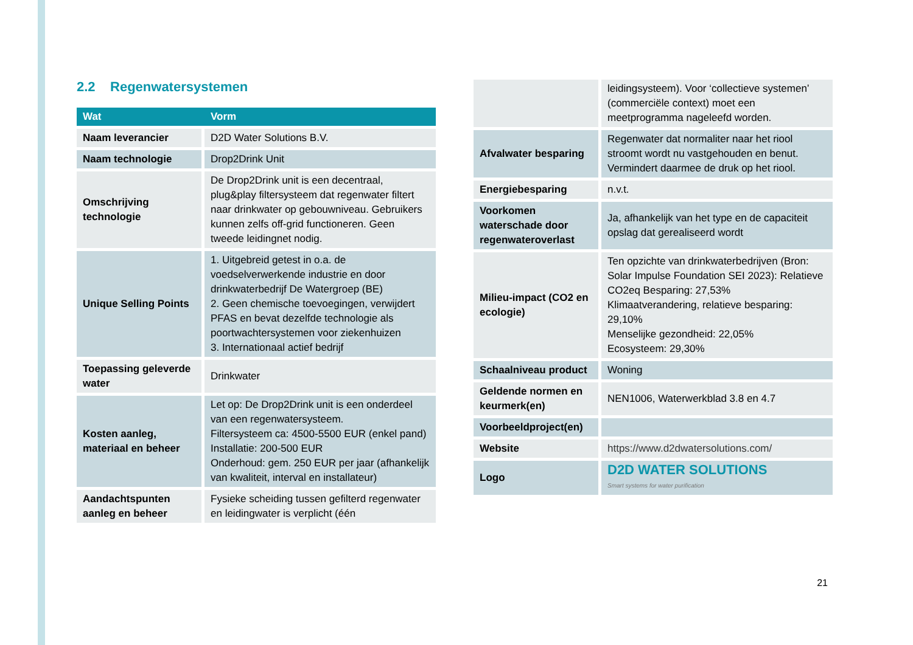2.2 Regenwatersystemen
| Wat | Vorm |
| --- | --- |
| Naam leverancier | D2D Water Solutions B.V. |
| Naam technologie | Drop2Drink Unit |
| Omschrijving technologie | De Drop2Drink unit is een decentraal, plug&play filtersysteem dat regenwater filtert naar drinkwater op gebouwniveau. Gebruikers kunnen zelfs off-grid functioneren. Geen tweede leidingnet nodig. |
| Unique Selling Points | 1. Uitgebreid getest in o.a. de voedselverwerkende industrie en door drinkwaterbedrijf De Watergroep (BE) 2. Geen chemische toevoegingen, verwijdert PFAS en bevat dezelfde technologie als poortwachtersystemen voor ziekenhuizen 3. Internationaal actief bedrijf |
| Toepassing geleverde water | Drinkwater |
| Kosten aanleg, materiaal en beheer | Let op: De Drop2Drink unit is een onderdeel van een regenwatersysteem. Filtersysteem ca: 4500-5500 EUR (enkel pand) Installatie: 200-500 EUR Onderhoud: gem. 250 EUR per jaar (afhankelijk van kwaliteit, interval en installateur) |
| Aandachtspunten aanleg en beheer | Fysieke scheiding tussen gefilterd regenwater en leidingwater is verplicht (één |
| | leidingsysteem). Voor ‘collectieve systemen’ (commerciële context) moet een meetprogramma nageleefd worden. |
| Afvalwater besparing | Regenwater dat normaliter naar het riool stroomt wordt nu vastgehouden en benut. Vermindert daarmee de druk op het riool. |
| Energiebesparing | n.v.t. |
| Voorkomen waterschade door regenwateroverlast | Ja, afhankelijk van het type en de capaciteit opslag dat gerealiseerd wordt |
| Milieu-impact (CO2 en ecologie) | Ten opzichte van drinkwaterbedrijven (Bron: Solar Impulse Foundation SEI 2023): Relatieve CO2eq Besparing: 27,53% Klimaatverandering, relatieve besparing: 29,10% Menselijke gezondheid: 22,05% Ecosysteem: 29,30% |
| Schaalniveau product | Woning |
| Geldende normen en keurmerk(en) | NEN1006, Waterwerkblad 3.8 en 4.7 |
| Voorbeeldproject(en) | |
| Website | https://www.d2dwatersolutions.com/ |
| Logo | D2D WATER SOLUTIONS Smart systems for water purification |
21